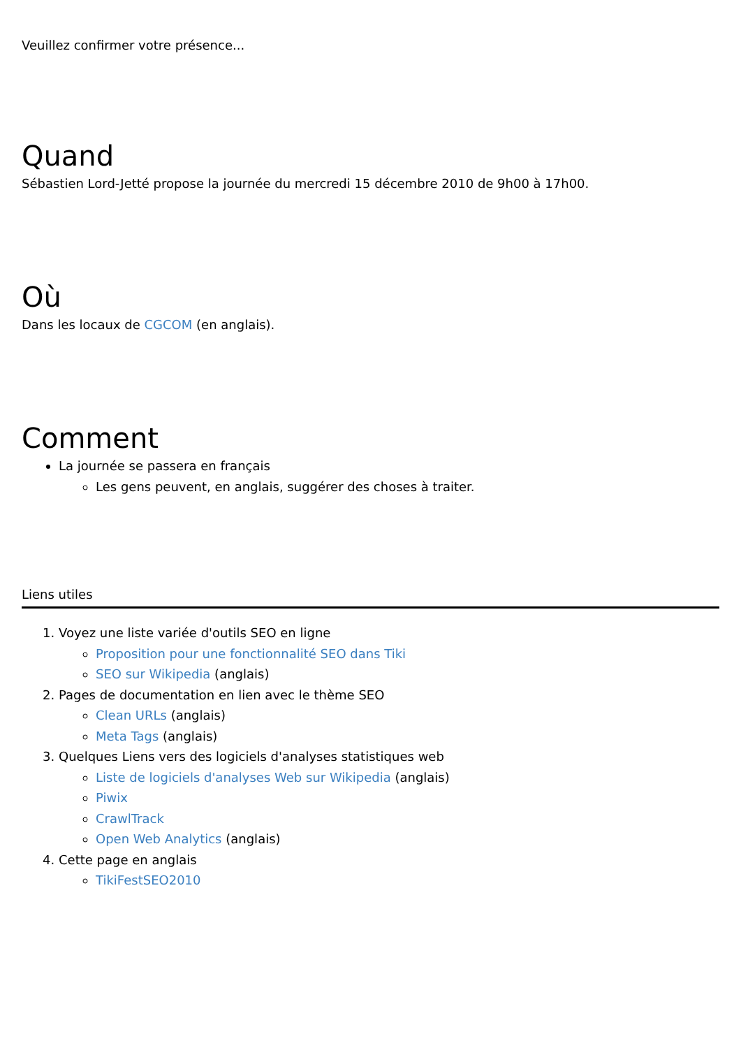Veuillez confirmer votre présence...
Quand
Sébastien Lord-Jetté propose la journée du mercredi 15 décembre 2010 de 9h00 à 17h00.
Où
Dans les locaux de CGCOM (en anglais).
Comment
La journée se passera en français
Les gens peuvent, en anglais, suggérer des choses à traiter.
Liens utiles
1. Voyez une liste variée d'outils SEO en ligne
Proposition pour une fonctionnalité SEO dans Tiki
SEO sur Wikipedia (anglais)
2. Pages de documentation en lien avec le thème SEO
Clean URLs (anglais)
Meta Tags (anglais)
3. Quelques Liens vers des logiciels d'analyses statistiques web
Liste de logiciels d'analyses Web sur Wikipedia (anglais)
Piwix
CrawlTrack
Open Web Analytics (anglais)
4. Cette page en anglais
TikiFestSEO2010